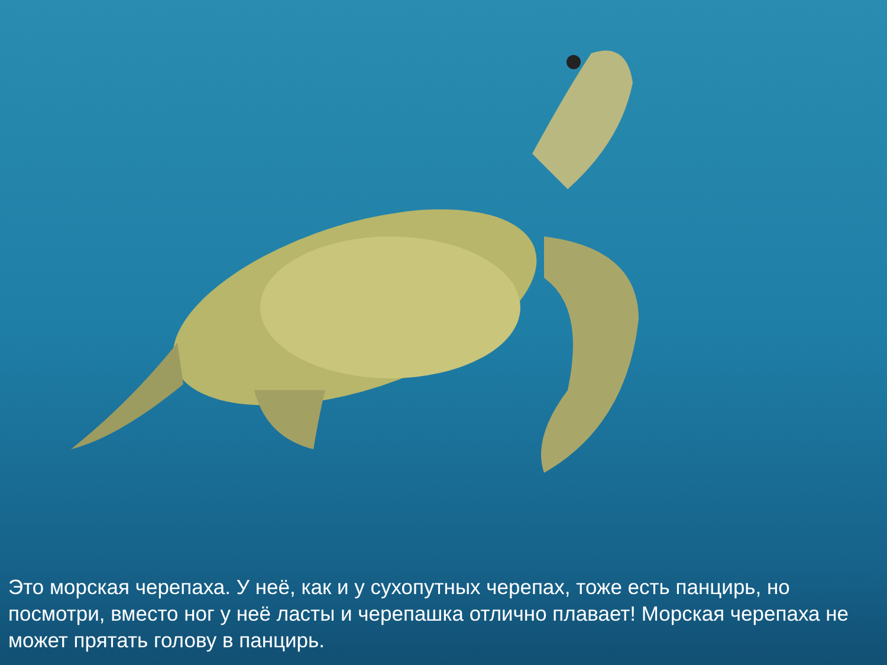Это морская черепаха. У неё, как и у сухопутных черепах, тоже есть панцирь, но посмотри, вместо ног у неё ласты и черепашка отлично плавает! Морская черепаха не может прятать голову в панцирь.